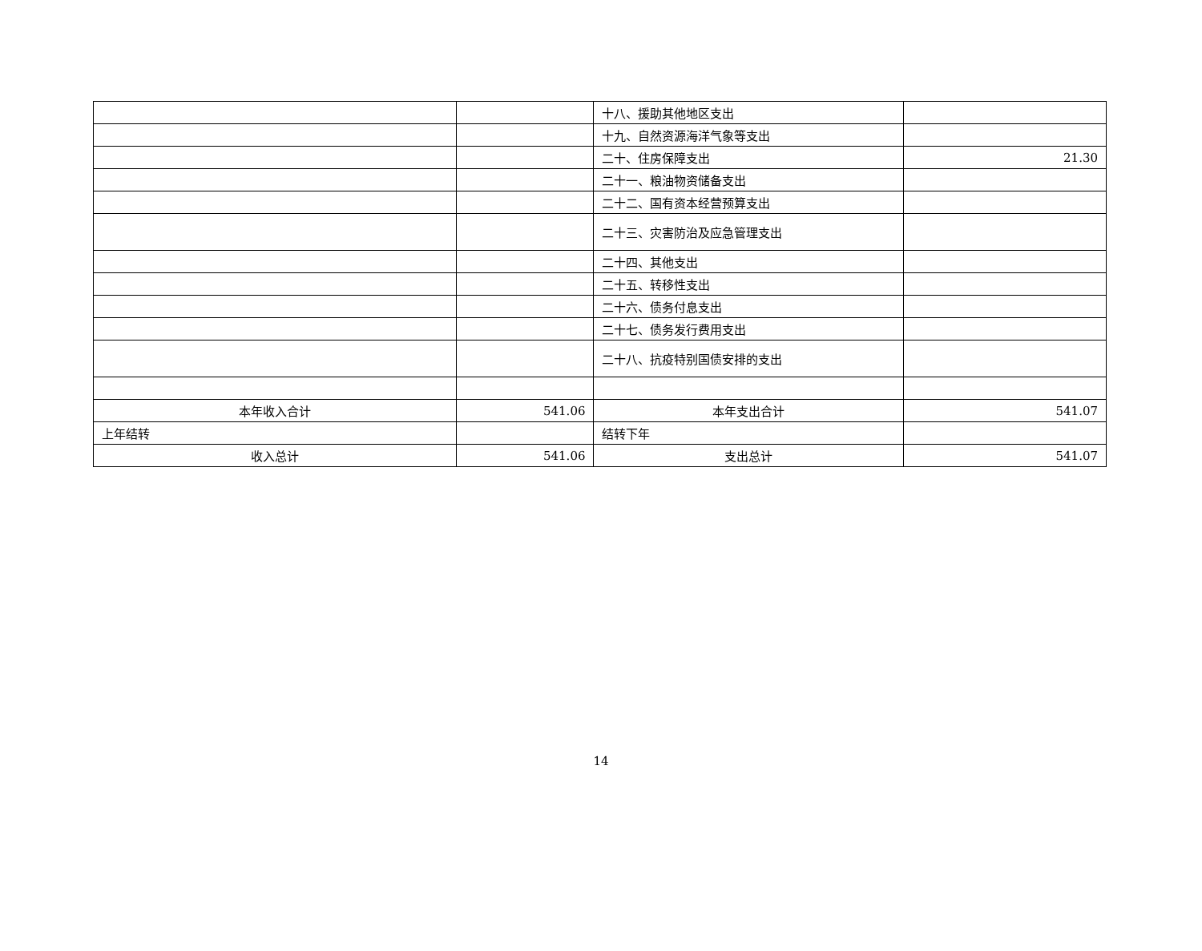| | | 十八、援助其他地区支出 | |
| | | 十九、自然资源海洋气象等支出 | |
| | | 二十、住房保障支出 | 21.30 |
| | | 二十一、粮油物资储备支出 | |
| | | 二十二、国有资本经营预算支出 | |
| | | 二十三、灾害防治及应急管理支出 | |
| | | 二十四、其他支出 | |
| | | 二十五、转移性支出 | |
| | | 二十六、债务付息支出 | |
| | | 二十七、债务发行费用支出 | |
| | | 二十八、抗疫特别国债安排的支出 | |
| 本年收入合计 | 541.06 | 本年支出合计 | 541.07 |
| 上年结转 | | 结转下年 | |
| 收入总计 | 541.06 | 支出总计 | 541.07 |
14